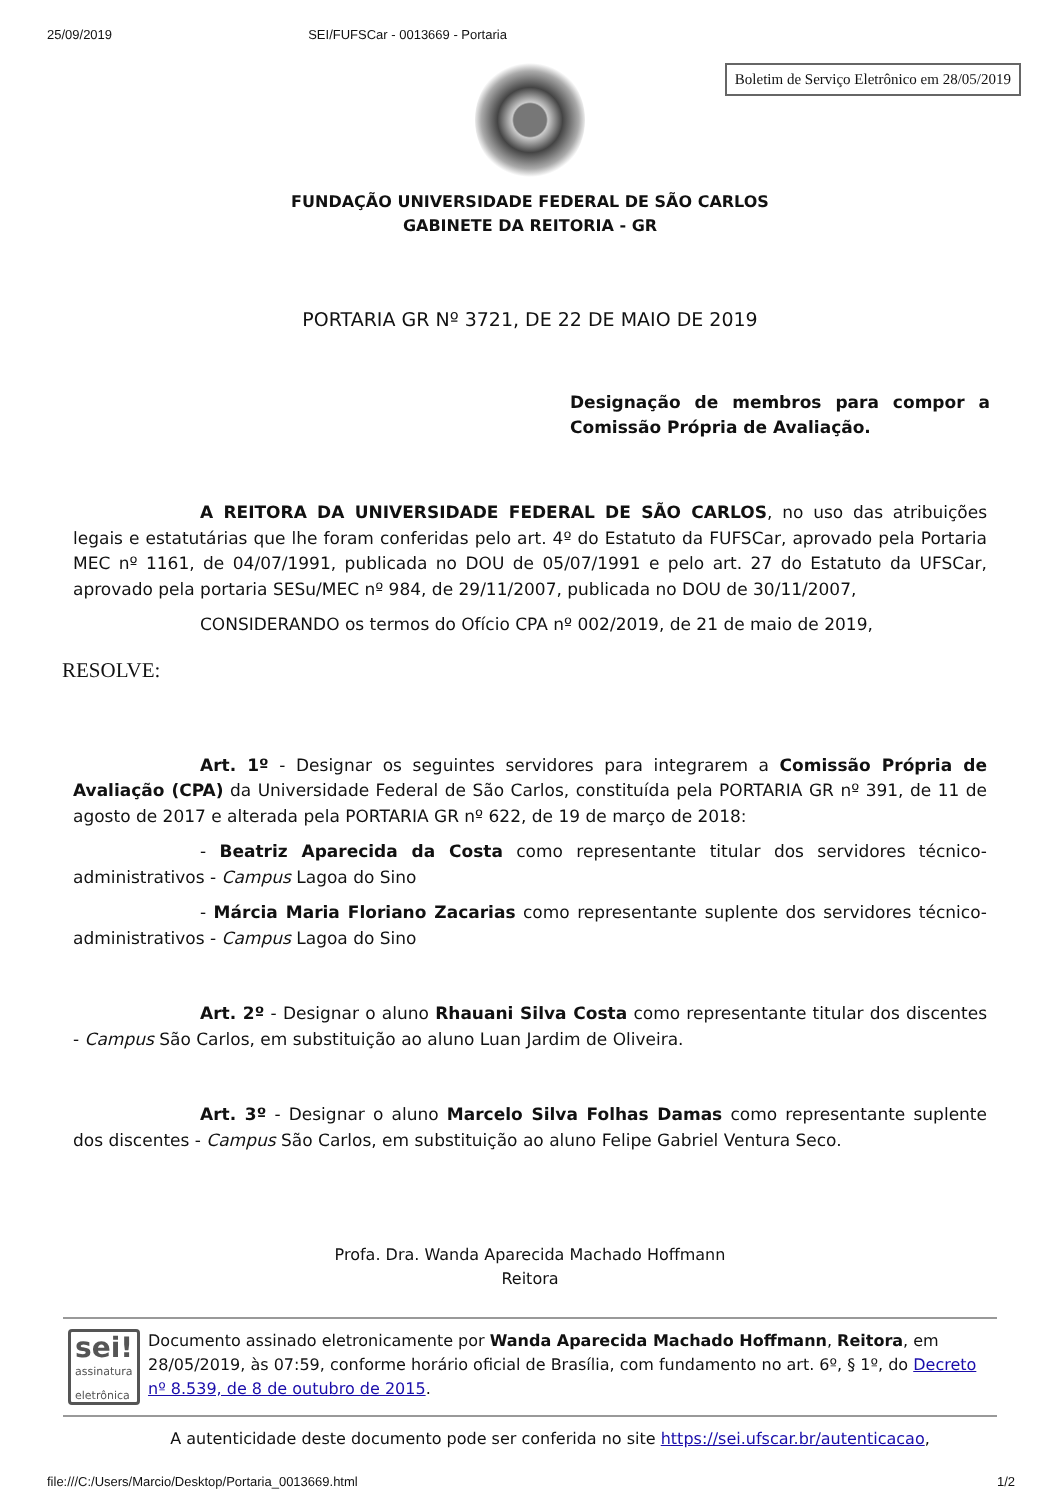25/09/2019 SEI/FUFSCar - 0013669 - Portaria
Boletim de Serviço Eletrônico em 28/05/2019
FUNDAÇÃO UNIVERSIDADE FEDERAL DE SÃO CARLOS
GABINETE DA REITORIA - GR
PORTARIA GR Nº 3721, DE 22 DE MAIO DE 2019
Designação de membros para compor a Comissão Própria de Avaliação.
A REITORA DA UNIVERSIDADE FEDERAL DE SÃO CARLOS, no uso das atribuições legais e estatutárias que lhe foram conferidas pelo art. 4º do Estatuto da FUFSCar, aprovado pela Portaria MEC nº 1161, de 04/07/1991, publicada no DOU de 05/07/1991 e pelo art. 27 do Estatuto da UFSCar, aprovado pela portaria SESu/MEC nº 984, de 29/11/2007, publicada no DOU de 30/11/2007,
CONSIDERANDO os termos do Ofício CPA nº 002/2019, de 21 de maio de 2019,
RESOLVE:
Art. 1º - Designar os seguintes servidores para integrarem a Comissão Própria de Avaliação (CPA) da Universidade Federal de São Carlos, constituída pela PORTARIA GR nº 391, de 11 de agosto de 2017 e alterada pela PORTARIA GR nº 622, de 19 de março de 2018:
- Beatriz Aparecida da Costa como representante titular dos servidores técnico-administrativos - Campus Lagoa do Sino
- Márcia Maria Floriano Zacarias como representante suplente dos servidores técnico-administrativos - Campus Lagoa do Sino
Art. 2º - Designar o aluno Rhauani Silva Costa como representante titular dos discentes - Campus São Carlos, em substituição ao aluno Luan Jardim de Oliveira.
Art. 3º - Designar o aluno Marcelo Silva Folhas Damas como representante suplente dos discentes - Campus São Carlos, em substituição ao aluno Felipe Gabriel Ventura Seco.
Profa. Dra. Wanda Aparecida Machado Hoffmann
Reitora
sei!
assinatura eletrônica
Documento assinado eletronicamente por Wanda Aparecida Machado Hoffmann, Reitora, em 28/05/2019, às 07:59, conforme horário oficial de Brasília, com fundamento no art. 6º, § 1º, do Decreto nº 8.539, de 8 de outubro de 2015.
A autenticidade deste documento pode ser conferida no site https://sei.ufscar.br/autenticacao,
file:///C:/Users/Marcio/Desktop/Portaria_0013669.html 1/2